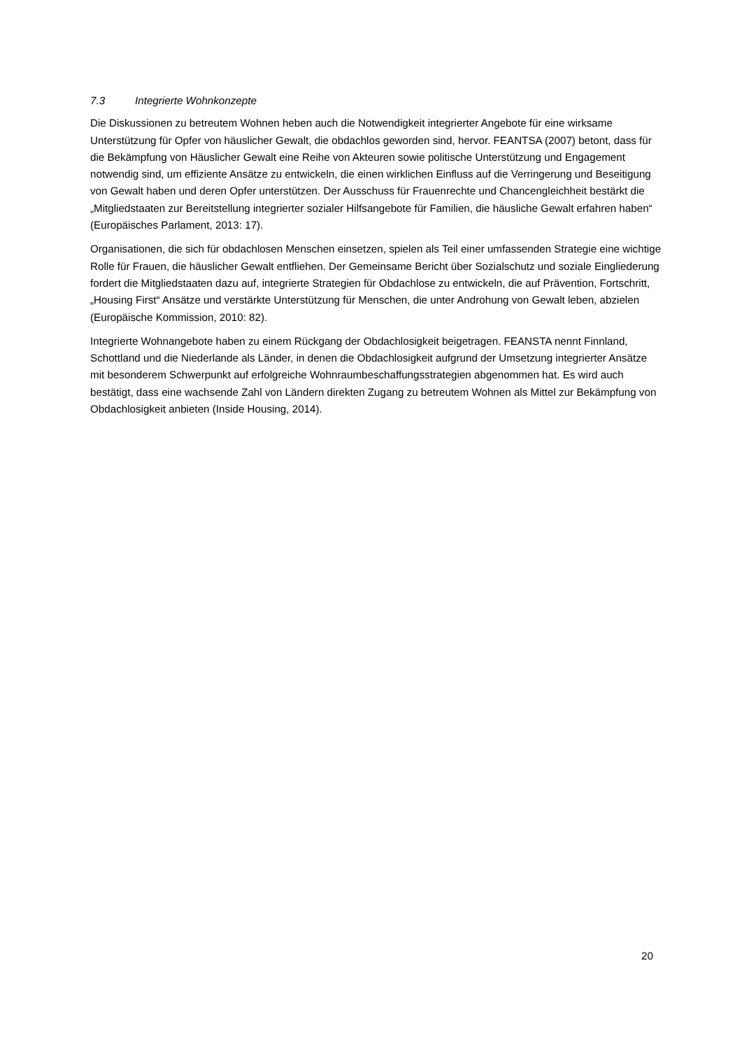7.3 Integrierte Wohnkonzepte
Die Diskussionen zu betreutem Wohnen heben auch die Notwendigkeit integrierter Angebote für eine wirksame Unterstützung für Opfer von häuslicher Gewalt, die obdachlos geworden sind, hervor. FEANTSA (2007) betont, dass für die Bekämpfung von Häuslicher Gewalt eine Reihe von Akteuren sowie politische Unterstützung und Engagement notwendig sind, um effiziente Ansätze zu entwickeln, die einen wirklichen Einfluss auf die Verringerung und Beseitigung von Gewalt haben und deren Opfer unterstützen. Der Ausschuss für Frauenrechte und Chancengleichheit bestärkt die „Mitgliedstaaten zur Bereitstellung integrierter sozialer Hilfsangebote für Familien, die häusliche Gewalt erfahren haben“ (Europäisches Parlament, 2013: 17).
Organisationen, die sich für obdachlosen Menschen einsetzen, spielen als Teil einer umfassenden Strategie eine wichtige Rolle für Frauen, die häuslicher Gewalt entfliehen. Der Gemeinsame Bericht über Sozialschutz und soziale Eingliederung fordert die Mitgliedstaaten dazu auf, integrierte Strategien für Obdachlose zu entwickeln, die auf Prävention, Fortschritt, „Housing First“ Ansätze und verstärkte Unterstützung für Menschen, die unter Androhung von Gewalt leben, abzielen (Europäische Kommission, 2010: 82).
Integrierte Wohnangebote haben zu einem Rückgang der Obdachlosigkeit beigetragen. FEANSTA nennt Finnland, Schottland und die Niederlande als Länder, in denen die Obdachlosigkeit aufgrund der Umsetzung integrierter Ansätze mit besonderem Schwerpunkt auf erfolgreiche Wohnraumbeschaffungsstrategien abgenommen hat. Es wird auch bestätigt, dass eine wachsende Zahl von Ländern direkten Zugang zu betreutem Wohnen als Mittel zur Bekämpfung von Obdachlosigkeit anbieten (Inside Housing, 2014).
20